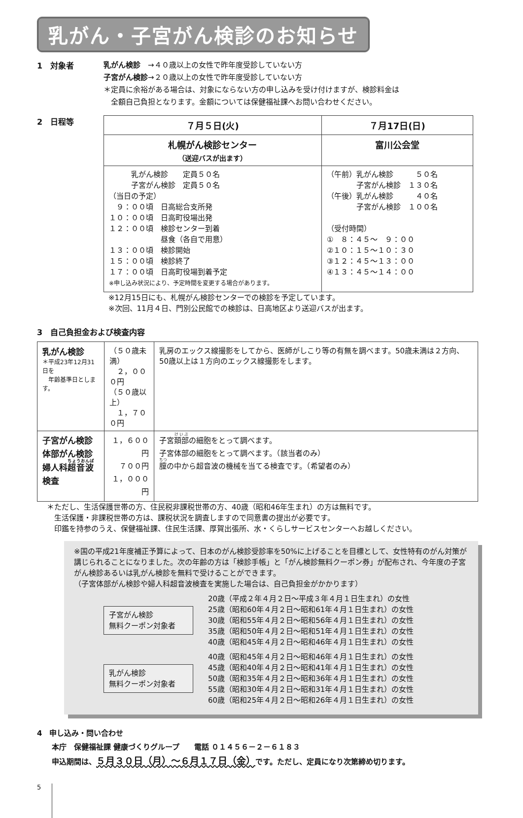乳がん・子宮がん検診のお知らせ
1　対象者
乳がん検診　→４０歳以上の女性で昨年度受診していない方
子宮がん検診→２０歳以上の女性で昨年度受診していない方
＊定員に余裕がある場合は、対象にならない方の申し込みを受け付けますが、検診料金は
　全額自己負担となります。金額については保健福祉課へお問い合わせください。
2　日程等
| ７月５日(火) | ７月17日(日) |
| --- | --- |
| 札幌がん検診センター （送迎バスが出ます） | 富川公会堂 |
| 乳がん検診 定員５０名 子宮がん検診 定員５０名 （当日の予定） ９：００頃 日高総合支所発 １０：００頃 日高町役場出発 １２：００頃 検診センター到着 昼食（各自で用意） １３：００頃 検診開始 １５：００頃 検診終了 １７：００頃 日高町役場到着予定 ※申し込み状況により、予定時間を変更する場合があります。 | （午前）乳がん検診 ５０名 子宮がん検診 １３０名 （午後）乳がん検診 ４０名 子宮がん検診 １００名 （受付時間） ① ８：４５～ ９：００ ②１０：１５～１０：３０ ③１２：４５～１３：００ ④１３：４５～１４：００ |
※12月15日にも、札幌がん検診センターでの検診を予定しています。
※次回、11月４日、門別公民館での検診は、日高地区より送迎バスが出ます。
3　自己負担金および検査内容
| 乳がん検診 ＊平成23年12月31日を 年齢基準日とします。 | （５０歳未満） ２，０００円 （５０歳以上） １，７００円 | 乳房のエックス線撮影をしてから、医師がしこり等の有無を調べます。50歳未満は２方向、50歳以上は１方向のエックス線撮影をします。 |
| 子宮がん検診 体部がん検診 婦人科 超音波 検査 | １，６００円 ７００円 １，０００円 | 子宮 頚部 の細胞をとって調べます。 子宮体部の細胞をとって調べます。（該当者のみ） 膣 の中から超音波の機械を当てる検査です。（希望者のみ） |
＊ただし、生活保護世帯の方、住民税非課税世帯の方、40歳（昭和46年生まれ）の方は無料です。
　生活保護・非課税世帯の方は、課税状況を調査しますので同意書の提出が必要です。
　印鑑を持参のうえ、保健福祉課、住民生活課、厚賀出張所、水・くらしサービスセンターへお越しください。
※国の平成21年度補正予算によって、日本のがん検診受診率を50%に上げることを目標として、女性特有のがん対策が講じられることになりました。次の年齢の方は「検診手帳」と「がん検診無料クーポン券」が配布され、今年度の子宮がん検診あるいは乳がん検診を無料で受けることができます。
（子宮体部がん検診や婦人科超音波検査を実施した場合は、自己負担金がかかります）
子宮がん検診
無料クーポン対象者
20歳（平成２年４月２日～平成３年４月１日生まれ）の女性
25歳（昭和60年４月２日～昭和61年４月１日生まれ）の女性
30歳（昭和55年４月２日～昭和56年４月１日生まれ）の女性
35歳（昭和50年４月２日～昭和51年４月１日生まれ）の女性
40歳（昭和45年４月２日～昭和46年４月１日生まれ）の女性
乳がん検診
無料クーポン対象者
40歳（昭和45年４月２日～昭和46年４月１日生まれ）の女性
45歳（昭和40年４月２日～昭和41年４月１日生まれ）の女性
50歳（昭和35年４月２日～昭和36年４月１日生まれ）の女性
55歳（昭和30年４月２日～昭和31年４月１日生まれ）の女性
60歳（昭和25年４月２日～昭和26年４月１日生まれ）の女性
4　申し込み・問い合わせ
　　本庁　保健福祉課 健康づくりグループ　　電話 ０１４５６－２－６１８３
　　申込期間は、５月３０日（月）～６月１７日（金）です。ただし、定員になり次第締め切ります。
5